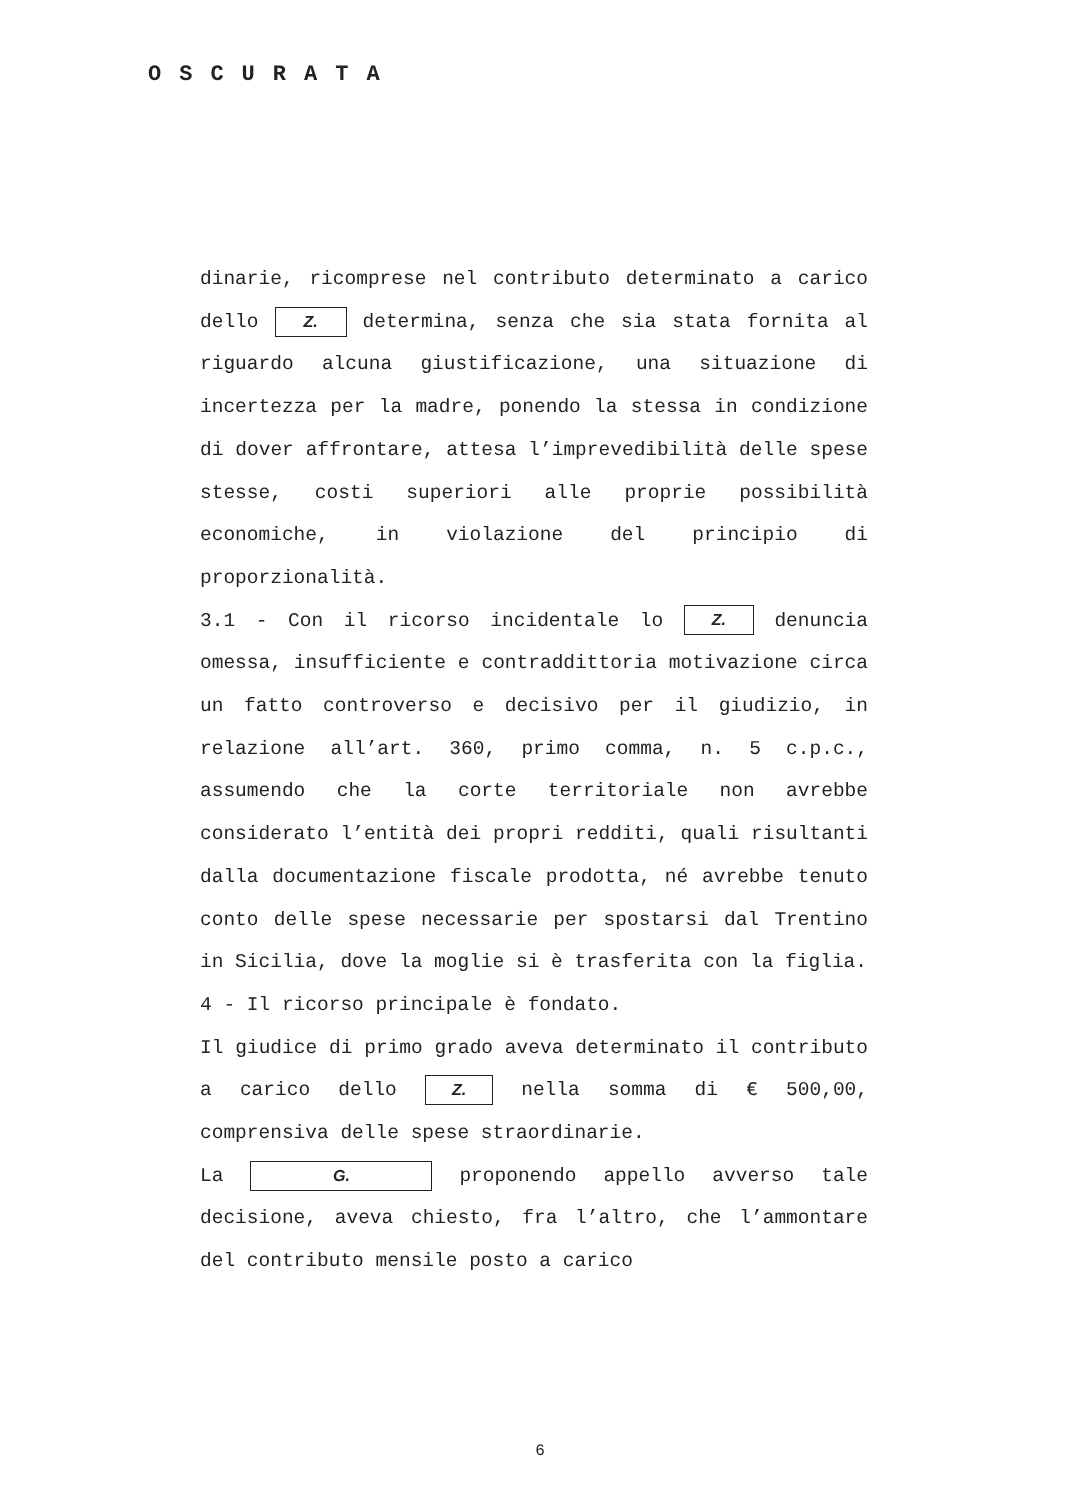OSCURATA
dinarie, ricomprese nel contributo determinato a carico dello Z. determina, senza che sia stata fornita al riguardo alcuna giustificazione, una situazione di incertezza per la madre, ponendo la stessa in condizione di dover affrontare, attesa l’imprevedibilità delle spese stesse, costi superiori alle proprie possibilità economiche, in violazione del principio di proporzionalità.
3.1 - Con il ricorso incidentale lo Z. denuncia omessa, insufficiente e contraddittoria motivazione circa un fatto controverso e decisivo per il giudizio, in relazione all’art. 360, primo comma, n. 5 c.p.c., assumendo che la corte territoriale non avrebbe considerato l’entità dei propri redditi, quali risultanti dalla documentazione fiscale prodotta, né avrebbe tenuto conto delle spese necessarie per spostarsi dal Trentino in Sicilia, dove la moglie si è trasferita con la figlia.
4 - Il ricorso principale è fondato.
Il giudice di primo grado aveva determinato il contributo a carico dello Z. nella somma di € 500,00, comprensiva delle spese straordinarie.
La G. proponendo appello avverso tale decisione, aveva chiesto, fra l’altro, che l’ammontare del contributo mensile posto a carico
6